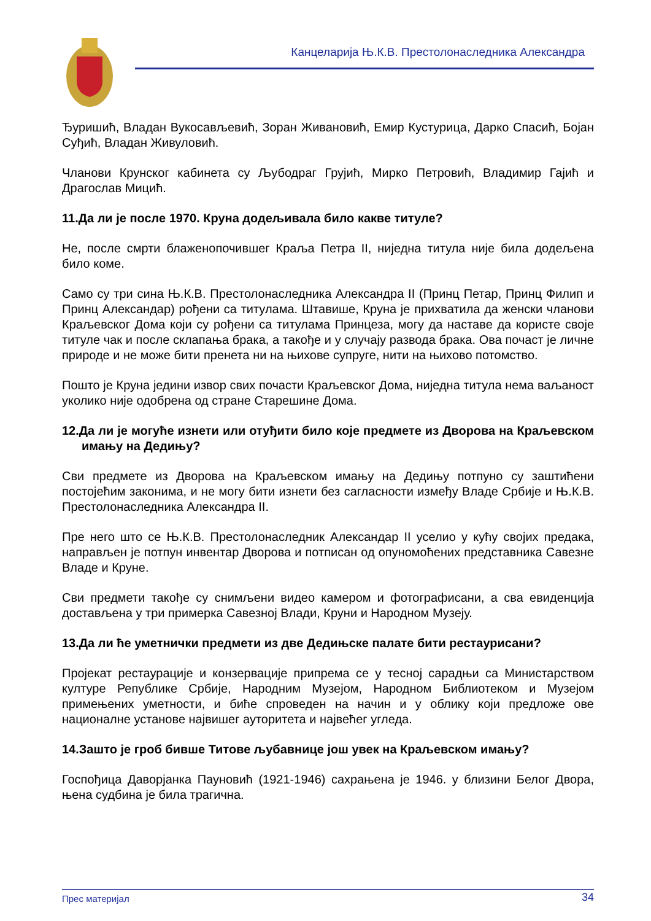Канцеларија Њ.К.В. Престолонаследника Александра
Ђуришић, Владан Вукосављевић, Зоран Живановић, Емир Кустурица, Дарко Спасић, Бојан Суђић, Владан Живуловић.
Чланови Крунског кабинета су Љубодраг Грујић, Мирко Петровић, Владимир Гајић и Драгослав Мицић.
11.Да ли је после 1970. Круна додељивала било какве титуле?
Не, после смрти блаженопочившег Краља Петра II, ниједна титула није била додељена било коме.
Само су три сина Њ.К.В. Престолонаследника Александра II (Принц Петар, Принц Филип и Принц Александар) рођени са титулама. Штавише, Круна је прихватила да женски чланови Краљевског Дома који су рођени са титулама Принцеза, могу да наставе да користе своје титуле чак и после склапања брака, а такође и у случају развода брака. Ова почаст је личне природе и не може бити пренета ни на њихове супруге, нити на њихово потомство.
Пошто је Круна једини извор свих почасти Краљевског Дома, ниједна титула нема ваљаност уколико није одобрена од стране Старешине Дома.
12.Да ли је могуће изнети или отуђити било које предмете из Дворова на Краљевском имању на Дедињу?
Сви предмете из Дворова на Краљевском имању на Дедињу потпуно су заштићени постојећим законима, и не могу бити изнети без сагласности између Владе Србије и Њ.К.В. Престолонаследника Александра II.
Пре него што се Њ.К.В. Престолонаследник Александар II уселио у кућу својих предака, направљен је потпун инвентар Дворова и потписан од опуномоћених представника Савезне Владе и Круне.
Сви предмети такође су снимљени видео камером и фотографисани, а сва евиденција достављена у три примерка Савезној Влади, Круни и Народном Музеју.
13.Да ли ће уметнички предмети из две Дедињске палате бити рестаурисани?
Пројекат рестаурације и конзервације припрема се у тесној сарадњи са Министарством културе Републике Србије, Народним Музејом, Народном Библиотеком и Музејом примењених уметности, и биће спроведен на начин и у облику који предложе ове националне установе највишег ауторитета и највећег угледа.
14.Зашто је гроб бивше Титове љубавнице још увек на Краљевском имању?
Госпођица Даворјанка Пауновић (1921-1946) сахрањена је 1946. у близини Белог Двора, њена судбина је била трагична.
Прес материјал 34